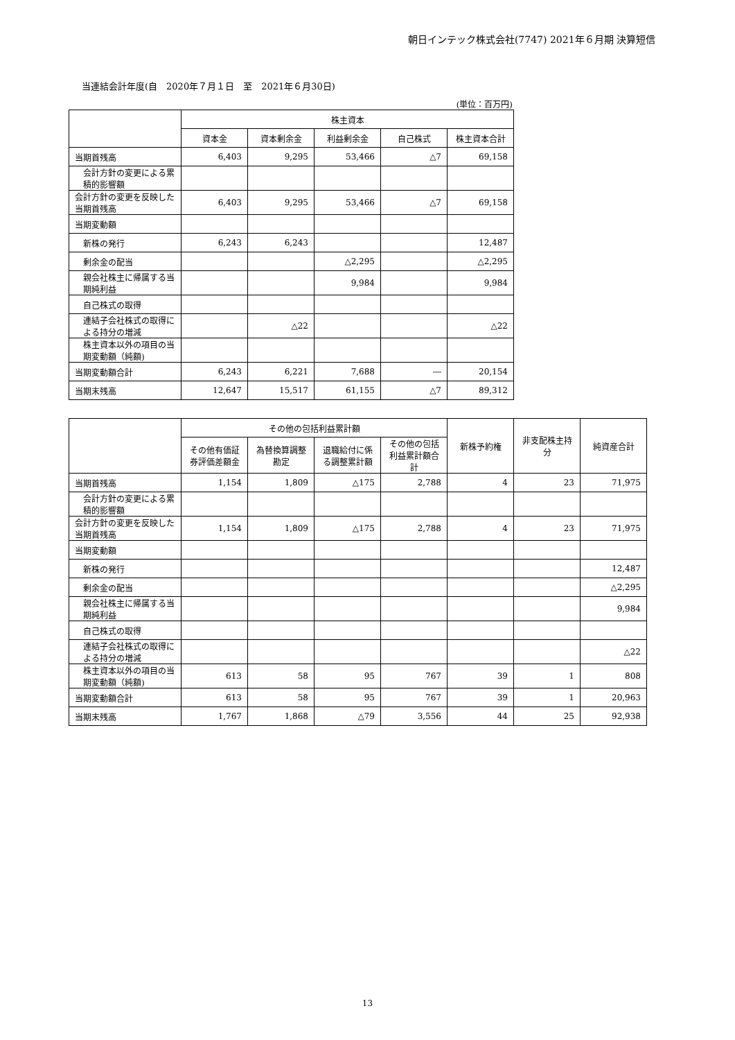朝日インテック株式会社(7747) 2021年６月期 決算短信
当連結会計年度(自　2020年７月１日　至　2021年６月30日)
(単位：百万円)
| | 株主資本 | | | | |
| --- | --- | --- | --- | --- | --- |
| | 資本金 | 資本剰余金 | 利益剰余金 | 自己株式 | 株主資本合計 |
| 当期首残高 | 6,403 | 9,295 | 53,466 | △7 | 69,158 |
| 会計方針の変更による累積的影響額 | | | | | |
| 会計方針の変更を反映した当期首残高 | 6,403 | 9,295 | 53,466 | △7 | 69,158 |
| 当期変動額 | | | | | |
| 新株の発行 | 6,243 | 6,243 | | | 12,487 |
| 剰余金の配当 | | | △2,295 | | △2,295 |
| 親会社株主に帰属する当期純利益 | | | 9,984 | | 9,984 |
| 自己株式の取得 | | | | | |
| 連結子会社株式の取得による持分の増減 | | △22 | | | △22 |
| 株主資本以外の項目の当期変動額（純額) | | | | | |
| 当期変動額合計 | 6,243 | 6,221 | 7,688 | ― | 20,154 |
| 当期末残高 | 12,647 | 15,517 | 61,155 | △7 | 89,312 |
| | その他の包括利益累計額 | | | | 新株予約権 | 非支配株主持分 | 純資産合計 |
| --- | --- | --- | --- | --- | --- | --- | --- |
| | その他有価証券評価差額金 | 為替換算調整勘定 | 退職給付に係る調整累計額 | その他の包括利益累計額合計 | | | |
| 当期首残高 | 1,154 | 1,809 | △175 | 2,788 | 4 | 23 | 71,975 |
| 会計方針の変更による累積的影響額 | | | | | | | |
| 会計方針の変更を反映した当期首残高 | 1,154 | 1,809 | △175 | 2,788 | 4 | 23 | 71,975 |
| 当期変動額 | | | | | | | |
| 新株の発行 | | | | | | | 12,487 |
| 剰余金の配当 | | | | | | | △2,295 |
| 親会社株主に帰属する当期純利益 | | | | | | | 9,984 |
| 自己株式の取得 | | | | | | | |
| 連結子会社株式の取得による持分の増減 | | | | | | | △22 |
| 株主資本以外の項目の当期変動額（純額) | 613 | 58 | 95 | 767 | 39 | 1 | 808 |
| 当期変動額合計 | 613 | 58 | 95 | 767 | 39 | 1 | 20,963 |
| 当期末残高 | 1,767 | 1,868 | △79 | 3,556 | 44 | 25 | 92,938 |
13